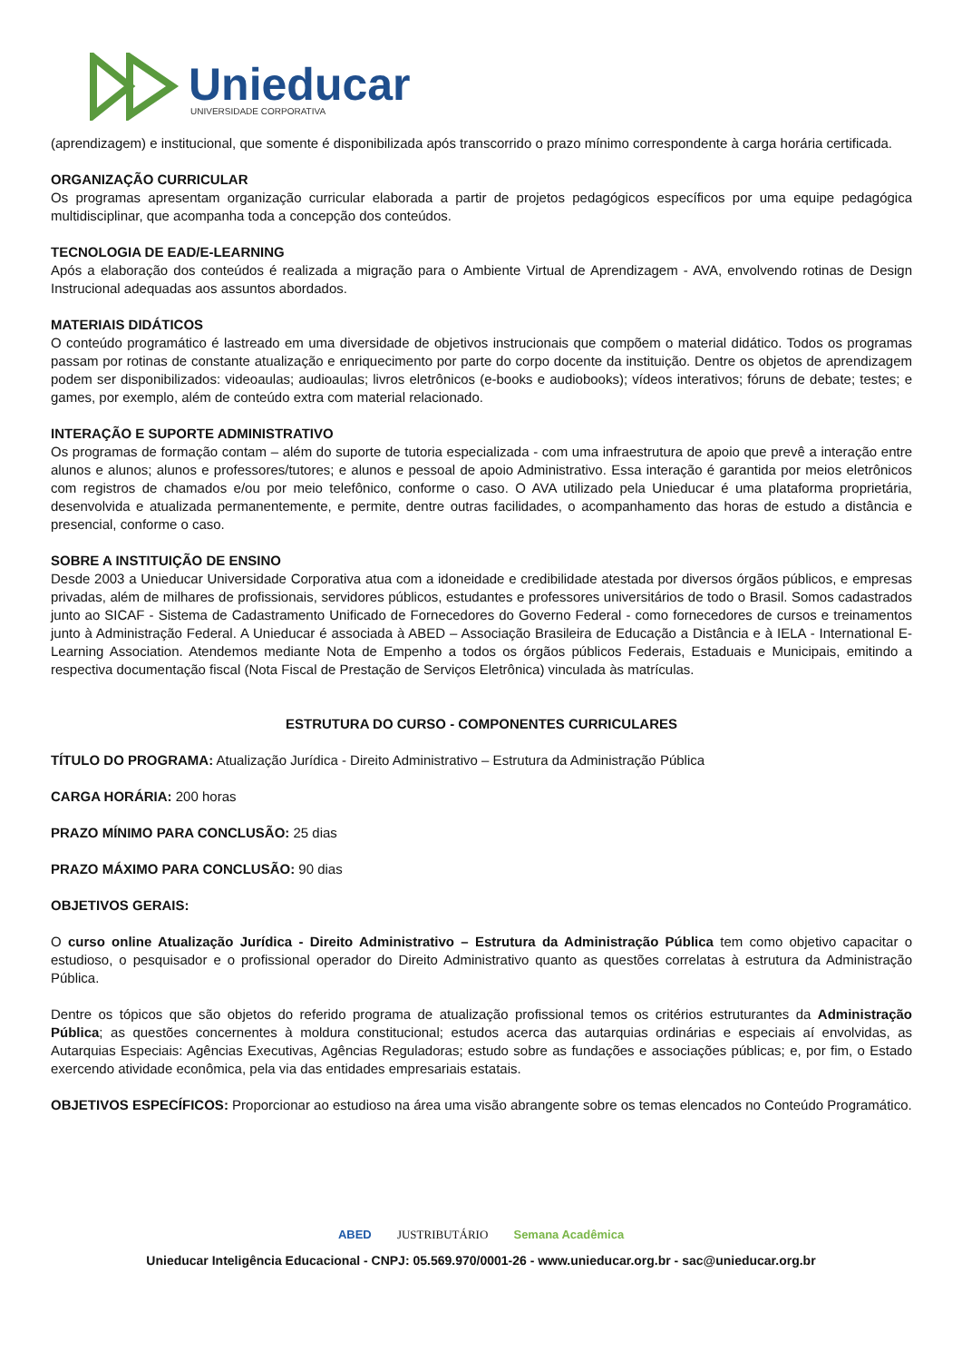Unieducar
UNIVERSIDADE CORPORATIVA
(aprendizagem) e institucional, que somente é disponibilizada após transcorrido o prazo mínimo correspondente à carga horária certificada.
ORGANIZAÇÃO CURRICULAR
Os programas apresentam organização curricular elaborada a partir de projetos pedagógicos específicos por uma equipe pedagógica multidisciplinar, que acompanha toda a concepção dos conteúdos.
TECNOLOGIA DE EAD/E-LEARNING
Após a elaboração dos conteúdos é realizada a migração para o Ambiente Virtual de Aprendizagem - AVA, envolvendo rotinas de Design Instrucional adequadas aos assuntos abordados.
MATERIAIS DIDÁTICOS
O conteúdo programático é lastreado em uma diversidade de objetivos instrucionais que compõem o material didático. Todos os programas passam por rotinas de constante atualização e enriquecimento por parte do corpo docente da instituição. Dentre os objetos de aprendizagem podem ser disponibilizados: videoaulas; audioaulas; livros eletrônicos (e-books e audiobooks); vídeos interativos; fóruns de debate; testes; e games, por exemplo, além de conteúdo extra com material relacionado.
INTERAÇÃO E SUPORTE ADMINISTRATIVO
Os programas de formação contam – além do suporte de tutoria especializada - com uma infraestrutura de apoio que prevê a interação entre alunos e alunos; alunos e professores/tutores; e alunos e pessoal de apoio Administrativo. Essa interação é garantida por meios eletrônicos com registros de chamados e/ou por meio telefônico, conforme o caso. O AVA utilizado pela Unieducar é uma plataforma proprietária, desenvolvida e atualizada permanentemente, e permite, dentre outras facilidades, o acompanhamento das horas de estudo a distância e presencial, conforme o caso.
SOBRE A INSTITUIÇÃO DE ENSINO
Desde 2003 a Unieducar Universidade Corporativa atua com a idoneidade e credibilidade atestada por diversos órgãos públicos, e empresas privadas, além de milhares de profissionais, servidores públicos, estudantes e professores universitários de todo o Brasil. Somos cadastrados junto ao SICAF - Sistema de Cadastramento Unificado de Fornecedores do Governo Federal - como fornecedores de cursos e treinamentos junto à Administração Federal. A Unieducar é associada à ABED – Associação Brasileira de Educação a Distância e à IELA - International E-Learning Association. Atendemos mediante Nota de Empenho a todos os órgãos públicos Federais, Estaduais e Municipais, emitindo a respectiva documentação fiscal (Nota Fiscal de Prestação de Serviços Eletrônica) vinculada às matrículas.
ESTRUTURA DO CURSO - COMPONENTES CURRICULARES
TÍTULO DO PROGRAMA: Atualização Jurídica - Direito Administrativo – Estrutura da Administração Pública
CARGA HORÁRIA: 200 horas
PRAZO MÍNIMO PARA CONCLUSÃO: 25 dias
PRAZO MÁXIMO PARA CONCLUSÃO: 90 dias
OBJETIVOS GERAIS:
O curso online Atualização Jurídica - Direito Administrativo – Estrutura da Administração Pública tem como objetivo capacitar o estudioso, o pesquisador e o profissional operador do Direito Administrativo quanto as questões correlatas à estrutura da Administração Pública.
Dentre os tópicos que são objetos do referido programa de atualização profissional temos os critérios estruturantes da Administração Pública; as questões concernentes à moldura constitucional; estudos acerca das autarquias ordinárias e especiais aí envolvidas, as Autarquias Especiais: Agências Executivas, Agências Reguladoras; estudo sobre as fundações e associações públicas; e, por fim, o Estado exercendo atividade econômica, pela via das entidades empresariais estatais.
OBJETIVOS ESPECÍFICOS: Proporcionar ao estudioso na área uma visão abrangente sobre os temas elencados no Conteúdo Programático.
ABED JUSTRIBUTÁRIO Semana Acadêmica
Unieducar Inteligência Educacional - CNPJ: 05.569.970/0001-26 - www.unieducar.org.br - sac@unieducar.org.br